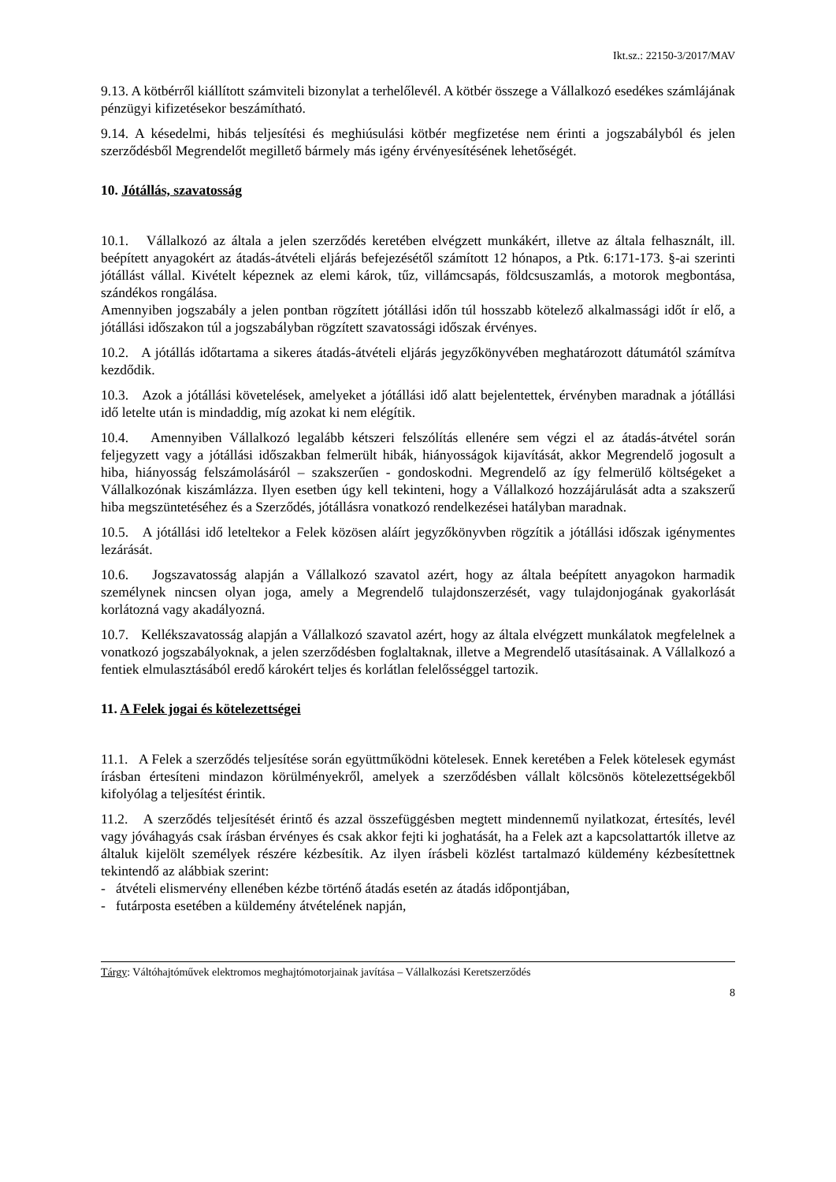Ikt.sz.: 22150-3/2017/MAV
9.13. A kötbérről kiállított számviteli bizonylat a terhelőlevél. A kötbér összege a Vállalkozó esedékes számlájának pénzügyi kifizetésekor beszámítható.
9.14. A késedelmi, hibás teljesítési és meghiúsulási kötbér megfizetése nem érinti a jogszabályból és jelen szerződésből Megrendelőt megillető bármely más igény érvényesítésének lehetőségét.
10. Jótállás, szavatosság
10.1. Vállalkozó az általa a jelen szerződés keretében elvégzett munkákért, illetve az általa felhasznált, ill. beépített anyagokért az átadás-átvételi eljárás befejezésétől számított 12 hónapos, a Ptk. 6:171-173. §-ai szerinti jótállást vállal. Kivételt képeznek az elemi károk, tűz, villámcsapás, földcsuszamlás, a motorok megbontása, szándékos rongálása.
Amennyiben jogszabály a jelen pontban rögzített jótállási időn túl hosszabb kötelező alkalmassági időt ír elő, a jótállási időszakon túl a jogszabályban rögzített szavatossági időszak érvényes.
10.2. A jótállás időtartama a sikeres átadás-átvételi eljárás jegyzőkönyvében meghatározott dátumától számítva kezdődik.
10.3. Azok a jótállási követelések, amelyeket a jótállási idő alatt bejelentettek, érvényben maradnak a jótállási idő letelte után is mindaddig, míg azokat ki nem elégítik.
10.4. Amennyiben Vállalkozó legalább kétszeri felszólítás ellenére sem végzi el az átadás-átvétel során feljegyzett vagy a jótállási időszakban felmerült hibák, hiányosságok kijavítását, akkor Megrendelő jogosult a hiba, hiányosság felszámolásáról – szakszerűen - gondoskodni. Megrendelő az így felmerülő költségeket a Vállalkozónak kiszámlázza. Ilyen esetben úgy kell tekinteni, hogy a Vállalkozó hozzájárulását adta a szakszerű hiba megszüntetéséhez és a Szerződés, jótállásra vonatkozó rendelkezései hatályban maradnak.
10.5. A jótállási idő leteltekor a Felek közösen aláírt jegyzőkönyvben rögzítik a jótállási időszak igénymentes lezárását.
10.6. Jogszavatosság alapján a Vállalkozó szavatol azért, hogy az általa beépített anyagokon harmadik személynek nincsen olyan joga, amely a Megrendelő tulajdonszerzését, vagy tulajdonjogának gyakorlását korlátozná vagy akadályozná.
10.7. Kellékszavatosság alapján a Vállalkozó szavatol azért, hogy az általa elvégzett munkálatok megfelelnek a vonatkozó jogszabályoknak, a jelen szerződésben foglaltaknak, illetve a Megrendelő utasításainak. A Vállalkozó a fentiek elmulasztásából eredő károkért teljes és korlátlan felelősséggel tartozik.
11. A Felek jogai és kötelezettségei
11.1. A Felek a szerződés teljesítése során együttműködni kötelesek. Ennek keretében a Felek kötelesek egymást írásban értesíteni mindazon körülményekről, amelyek a szerződésben vállalt kölcsönös kötelezettségekből kifolyólag a teljesítést érintik.
11.2. A szerződés teljesítését érintő és azzal összefüggésben megtett mindennemű nyilatkozat, értesítés, levél vagy jóváhagyás csak írásban érvényes és csak akkor fejti ki joghatását, ha a Felek azt a kapcsolattartók illetve az általuk kijelölt személyek részére kézbesítik. Az ilyen írásbeli közlést tartalmazó küldemény kézbesítettnek tekintendő az alábbiak szerint:
- átvételi elismervény ellenében kézbe történő átadás esetén az átadás időpontjában,
- futárposta esetében a küldemény átvételének napján,
Tárgy: Váltóhajtóművek elektromos meghajtómotorjainak javítása – Vállalkozási Keretszerződés
8